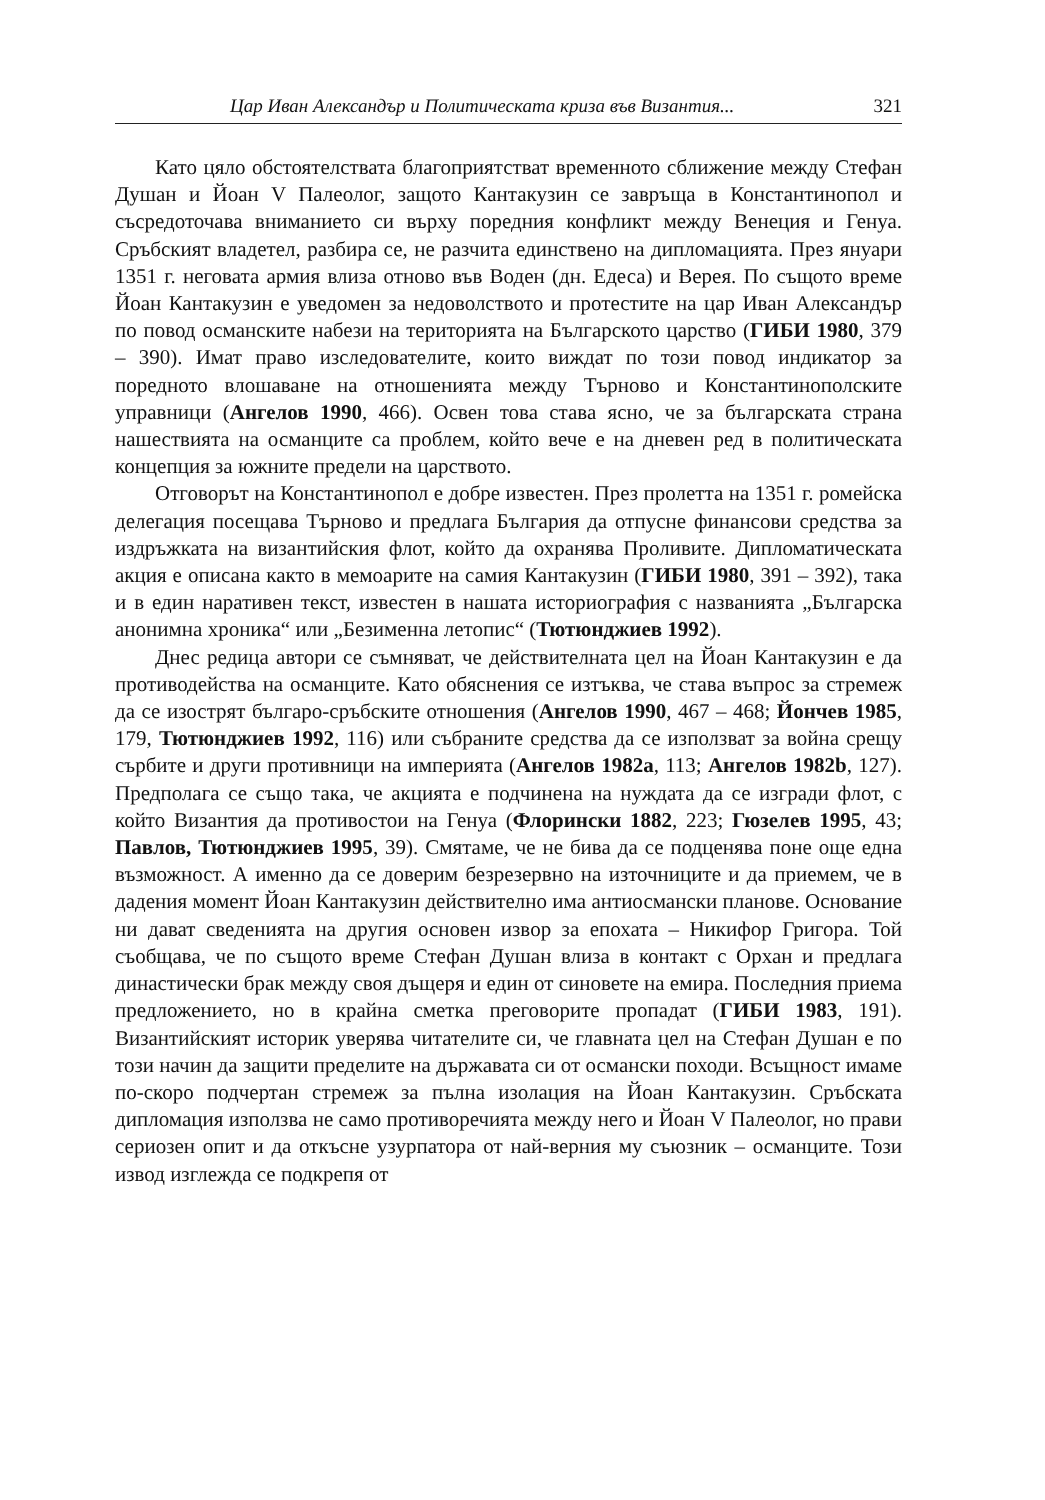Цар Иван Александър и Политическата криза във Византия... 321
Като цяло обстоятелствата благоприятстват временното сближение между Стефан Душан и Йоан V Палеолог, защото Кантакузин се завръща в Константинопол и съсредоточава вниманието си върху поредния конфликт между Венеция и Генуа. Сръбският владетел, разбира се, не разчита единствено на дипломацията. През януари 1351 г. неговата армия влиза отново във Воден (дн. Едеса) и Верея. По същото време Йоан Кантакузин е уведомен за недоволството и протестите на цар Иван Александър по повод османските набези на територията на Българското царство (ГИБИ 1980, 379 – 390). Имат право изследователите, които виждат по този повод индикатор за поредното влошаване на отношенията между Търново и Константинополските управници (Ангелов 1990, 466). Освен това става ясно, че за българската страна нашествията на османците са проблем, който вече е на дневен ред в политическата концепция за южните предели на царството.
Отговорът на Константинопол е добре известен. През пролетта на 1351 г. ромейска делегация посещава Търново и предлага България да отпусне финансови средства за издръжката на византийския флот, който да охранява Проливите. Дипломатическата акция е описана както в мемоарите на самия Кантакузин (ГИБИ 1980, 391 – 392), така и в един наративен текст, известен в нашата историография с названията „Българска анонимна хроника“ или „Безименна летопис“ (Тютюнджиев 1992).
Днес редица автори се съмняват, че действителната цел на Йоан Кантакузин е да противодейства на османците. Като обяснения се изтъква, че става въпрос за стремеж да се изострят българо-сръбските отношения (Ангелов 1990, 467 – 468; Йончев 1985, 179, Тютюнджиев 1992, 116) или събраните средства да се използват за война срещу сърбите и други противници на империята (Ангелов 1982a, 113; Ангелов 1982b, 127). Предполага се също така, че акцията е подчинена на нуждата да се изгради флот, с който Византия да противостои на Генуа (Флорински 1882, 223; Гюзелев 1995, 43; Павлов, Тютюнджиев 1995, 39). Смятаме, че не бива да се подценява поне още една възможност. А именно да се доверим безрезервно на източниците и да приемем, че в дадения момент Йоан Кантакузин действително има антиосмански планове. Основание ни дават сведенията на другия основен извор за епохата – Никифор Григора. Той съобщава, че по същото време Стефан Душан влиза в контакт с Орхан и предлага династически брак между своя дъщеря и един от синовете на емира. Последния приема предложението, но в крайна сметка преговорите пропадат (ГИБИ 1983, 191). Византийският историк уверява читателите си, че главната цел на Стефан Душан е по този начин да защити пределите на държавата си от османски походи. Всъщност имаме по-скоро подчертан стремеж за пълна изолация на Йоан Кантакузин. Сръбската дипломация използва не само противоречията между него и Йоан V Палеолог, но прави сериозен опит и да откъсне узурпатора от най-верния му съюзник – османците. Този извод изглежда се подкрепя от